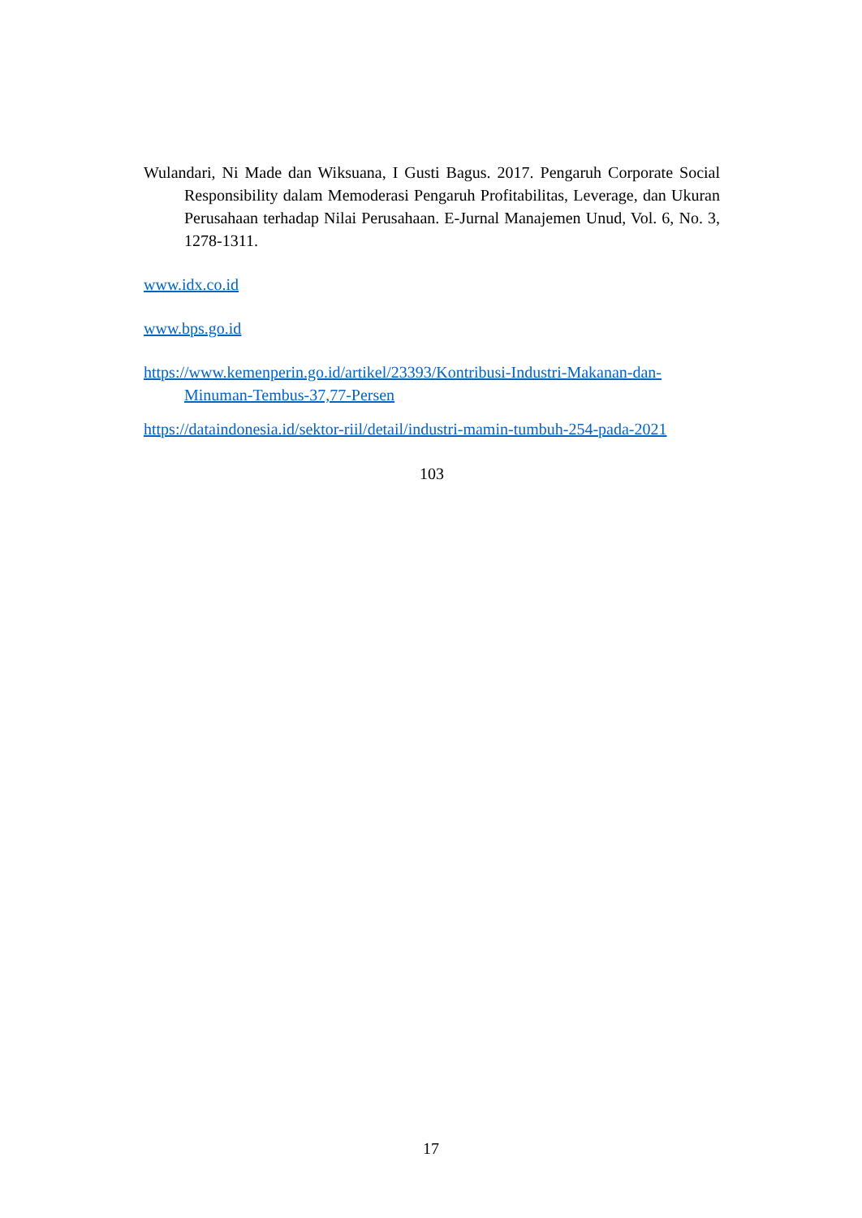Wulandari, Ni Made dan Wiksuana, I Gusti Bagus. 2017. Pengaruh Corporate Social Responsibility dalam Memoderasi Pengaruh Profitabilitas, Leverage, dan Ukuran Perusahaan terhadap Nilai Perusahaan. E-Jurnal Manajemen Unud, Vol. 6, No. 3, 1278-1311.
www.idx.co.id
www.bps.go.id
https://www.kemenperin.go.id/artikel/23393/Kontribusi-Industri-Makanan-dan-Minuman-Tembus-37,77-Persen
https://dataindonesia.id/sektor-riil/detail/industri-mamin-tumbuh-254-pada-2021
103
17